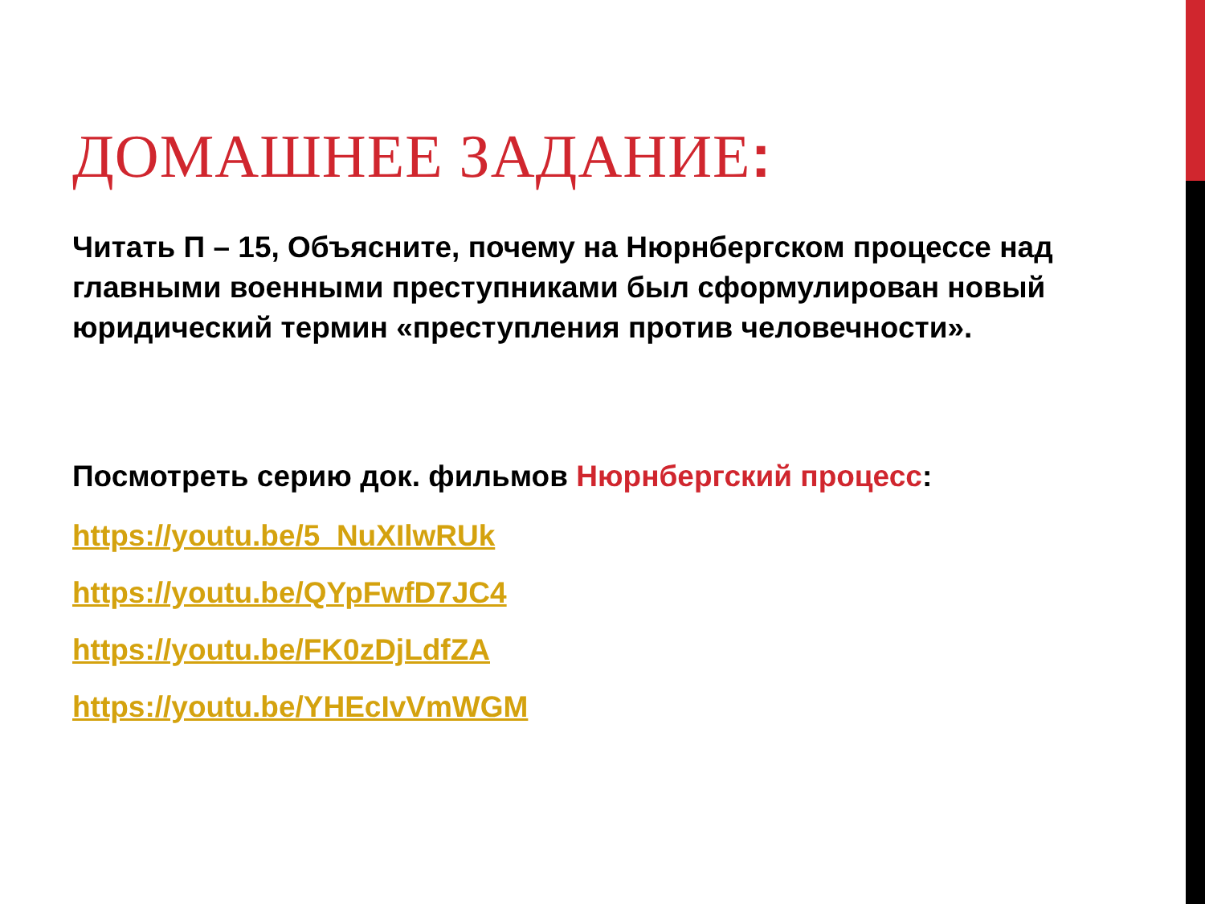ДОМАШНЕЕ ЗАДАНИЕ:
Читать П – 15, Объясните, почему на Нюрнбергском процессе над главными военными преступниками был сформулирован новый юридический термин «преступления против человечности».
Посмотреть серию док. фильмов Нюрнбергский процесс:
https://youtu.be/5_NuXIlwRUk
https://youtu.be/QYpFwfD7JC4
https://youtu.be/FK0zDjLdfZA
https://youtu.be/YHEcIvVmWGM